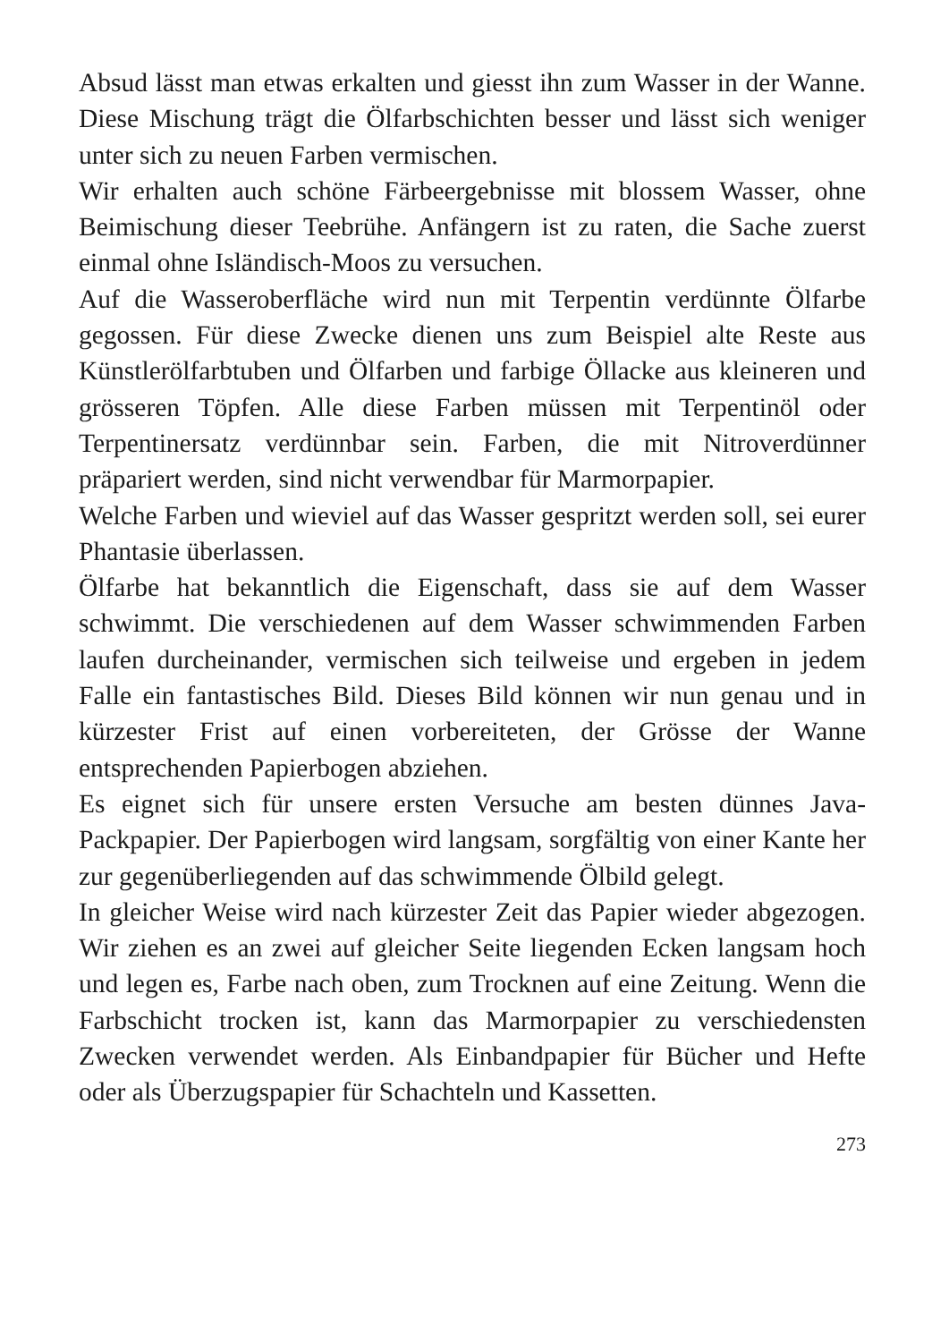Absud lässt man etwas erkalten und giesst ihn zum Wasser in der Wanne. Diese Mischung trägt die Ölfarbschichten besser und lässt sich weniger unter sich zu neuen Farben vermischen.
Wir erhalten auch schöne Färbeergebnisse mit blossem Wasser, ohne Beimischung dieser Teebrühe. Anfängern ist zu raten, die Sache zuerst einmal ohne Isländisch-Moos zu versuchen.
Auf die Wasseroberfläche wird nun mit Terpentin verdünnte Ölfarbe gegossen. Für diese Zwecke dienen uns zum Beispiel alte Reste aus Künstlerölfarbtuben und Ölfarben und farbige Öllacke aus kleineren und grösseren Töpfen. Alle diese Farben müssen mit Terpentinöl oder Terpentinersatz verdünnbar sein. Farben, die mit Nitroverdünner präpariert werden, sind nicht verwendbar für Marmorpapier.
Welche Farben und wieviel auf das Wasser gespritzt werden soll, sei eurer Phantasie überlassen.
Ölfarbe hat bekanntlich die Eigenschaft, dass sie auf dem Wasser schwimmt. Die verschiedenen auf dem Wasser schwimmenden Farben laufen durcheinander, vermischen sich teilweise und ergeben in jedem Falle ein fantastisches Bild. Dieses Bild können wir nun genau und in kürzester Frist auf einen vorbereiteten, der Grösse der Wanne entsprechenden Papierbogen abziehen.
Es eignet sich für unsere ersten Versuche am besten dünnes Java-Packpapier. Der Papierbogen wird langsam, sorgfältig von einer Kante her zur gegenüberliegenden auf das schwimmende Ölbild gelegt.
In gleicher Weise wird nach kürzester Zeit das Papier wieder abgezogen. Wir ziehen es an zwei auf gleicher Seite liegenden Ecken langsam hoch und legen es, Farbe nach oben, zum Trocknen auf eine Zeitung. Wenn die Farbschicht trocken ist, kann das Marmorpapier zu verschiedensten Zwecken verwendet werden. Als Einbandpapier für Bücher und Hefte oder als Überzugspapier für Schachteln und Kassetten.
273